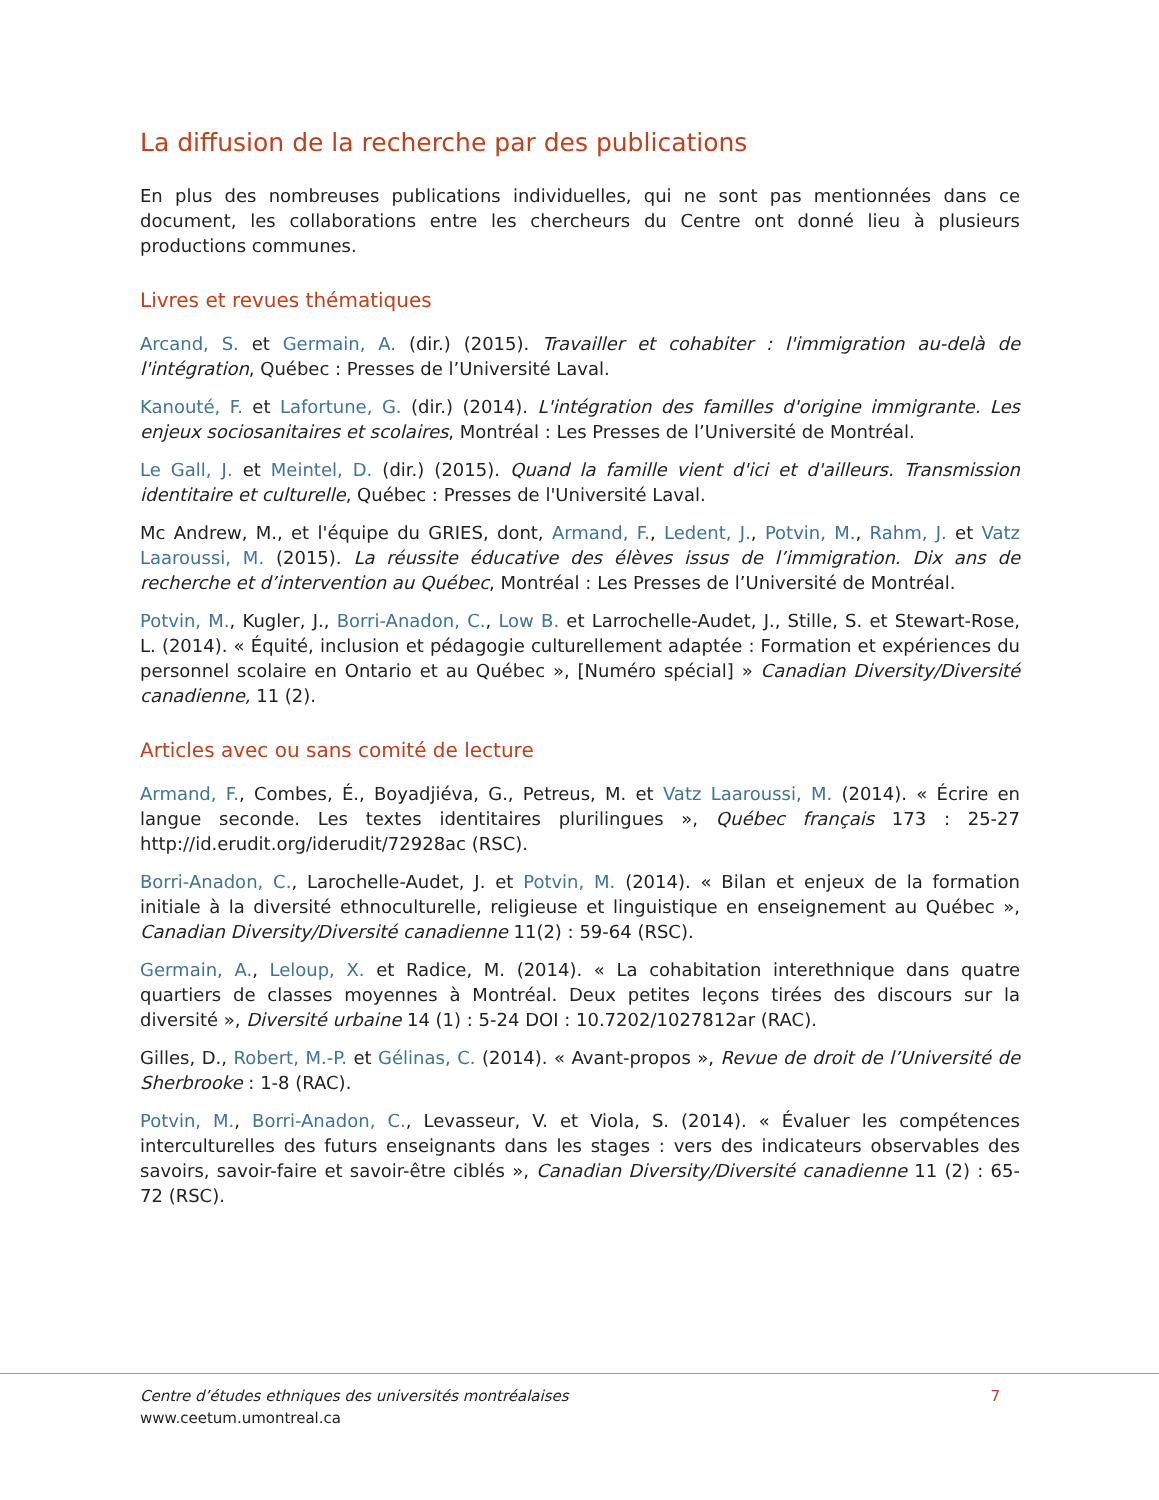La diffusion de la recherche par des publications
En plus des nombreuses publications individuelles, qui ne sont pas mentionnées dans ce document, les collaborations entre les chercheurs du Centre ont donné lieu à plusieurs productions communes.
Livres et revues thématiques
Arcand, S. et Germain, A. (dir.) (2015). Travailler et cohabiter : l'immigration au-delà de l'intégration, Québec : Presses de l’Université Laval.
Kanouté, F. et Lafortune, G. (dir.) (2014). L'intégration des familles d'origine immigrante. Les enjeux sociosanitaires et scolaires, Montréal : Les Presses de l’Université de Montréal.
Le Gall, J. et Meintel, D. (dir.) (2015). Quand la famille vient d'ici et d'ailleurs. Transmission identitaire et culturelle, Québec : Presses de l'Université Laval.
Mc Andrew, M., et l'équipe du GRIES, dont, Armand, F., Ledent, J., Potvin, M., Rahm, J. et Vatz Laaroussi, M. (2015). La réussite éducative des élèves issus de l’immigration. Dix ans de recherche et d’intervention au Québec, Montréal : Les Presses de l’Université de Montréal.
Potvin, M., Kugler, J., Borri-Anadon, C., Low B. et Larrochelle-Audet, J., Stille, S. et Stewart-Rose, L. (2014). « Équité, inclusion et pédagogie culturellement adaptée : Formation et expériences du personnel scolaire en Ontario et au Québec », [Numéro spécial] » Canadian Diversity/Diversité canadienne, 11 (2).
Articles avec ou sans comité de lecture
Armand, F., Combes, É., Boyadjiéva, G., Petreus, M. et Vatz Laaroussi, M. (2014). « Écrire en langue seconde. Les textes identitaires plurilingues », Québec français 173 : 25-27 http://id.erudit.org/iderudit/72928ac (RSC).
Borri-Anadon, C., Larochelle-Audet, J. et Potvin, M. (2014). « Bilan et enjeux de la formation initiale à la diversité ethnoculturelle, religieuse et linguistique en enseignement au Québec », Canadian Diversity/Diversité canadienne 11(2) : 59-64 (RSC).
Germain, A., Leloup, X. et Radice, M. (2014). « La cohabitation interethnique dans quatre quartiers de classes moyennes à Montréal. Deux petites leçons tirées des discours sur la diversité », Diversité urbaine 14 (1) : 5-24 DOI : 10.7202/1027812ar (RAC).
Gilles, D., Robert, M.-P. et Gélinas, C. (2014). « Avant-propos », Revue de droit de l’Université de Sherbrooke : 1-8 (RAC).
Potvin, M., Borri-Anadon, C., Levasseur, V. et Viola, S. (2014). « Évaluer les compétences interculturelles des futurs enseignants dans les stages : vers des indicateurs observables des savoirs, savoir-faire et savoir-être ciblés », Canadian Diversity/Diversité canadienne 11 (2) : 65-72 (RSC).
Centre d’études ethniques des universités montréalaises
www.ceetum.umontreal.ca
7